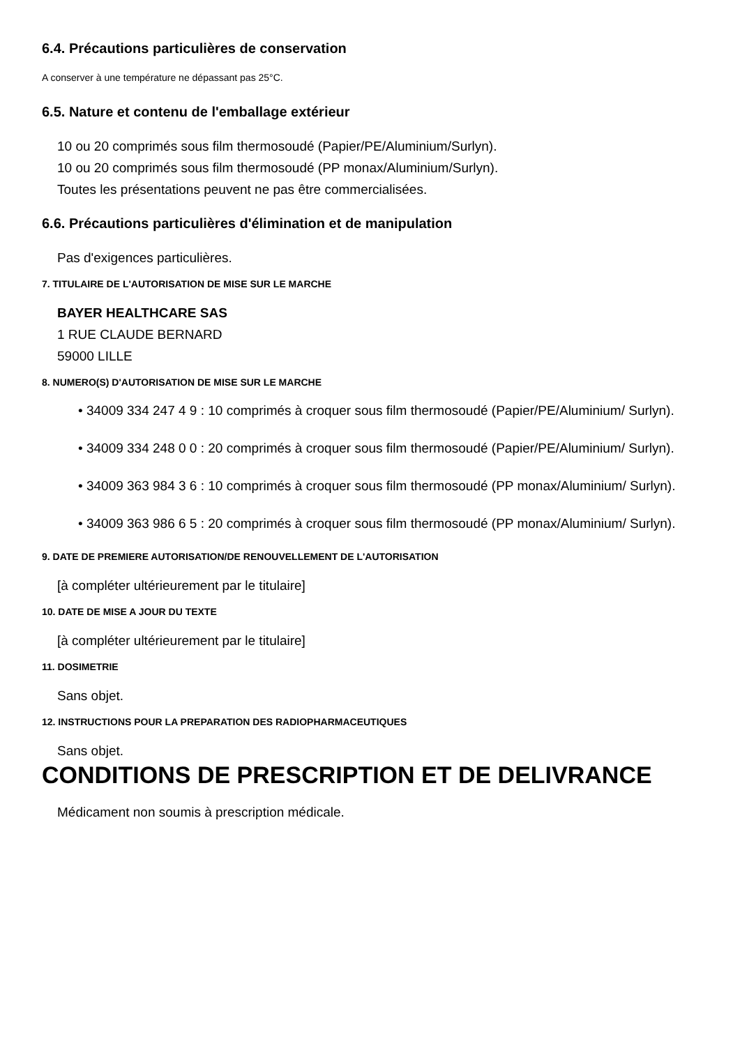6.4. Précautions particulières de conservation
A conserver à une température ne dépassant pas 25°C.
6.5. Nature et contenu de l'emballage extérieur
10 ou 20 comprimés sous film thermosoudé (Papier/PE/Aluminium/Surlyn).
10 ou 20 comprimés sous film thermosoudé (PP monax/Aluminium/Surlyn).
Toutes les présentations peuvent ne pas être commercialisées.
6.6. Précautions particulières d'élimination et de manipulation
Pas d'exigences particulières.
7. TITULAIRE DE L'AUTORISATION DE MISE SUR LE MARCHE
BAYER HEALTHCARE SAS
1 RUE CLAUDE BERNARD
59000 LILLE
8. NUMERO(S) D'AUTORISATION DE MISE SUR LE MARCHE
• 34009 334 247 4 9 : 10 comprimés à croquer sous film thermosoudé (Papier/PE/Aluminium/ Surlyn).
• 34009 334 248 0 0 : 20 comprimés à croquer sous film thermosoudé (Papier/PE/Aluminium/ Surlyn).
• 34009 363 984 3 6 : 10 comprimés à croquer sous film thermosoudé (PP monax/Aluminium/ Surlyn).
• 34009 363 986 6 5 : 20 comprimés à croquer sous film thermosoudé (PP monax/Aluminium/ Surlyn).
9. DATE DE PREMIERE AUTORISATION/DE RENOUVELLEMENT DE L'AUTORISATION
[à compléter ultérieurement par le titulaire]
10. DATE DE MISE A JOUR DU TEXTE
[à compléter ultérieurement par le titulaire]
11. DOSIMETRIE
Sans objet.
12. INSTRUCTIONS POUR LA PREPARATION DES RADIOPHARMACEUTIQUES
Sans objet.
CONDITIONS DE PRESCRIPTION ET DE DELIVRANCE
Médicament non soumis à prescription médicale.